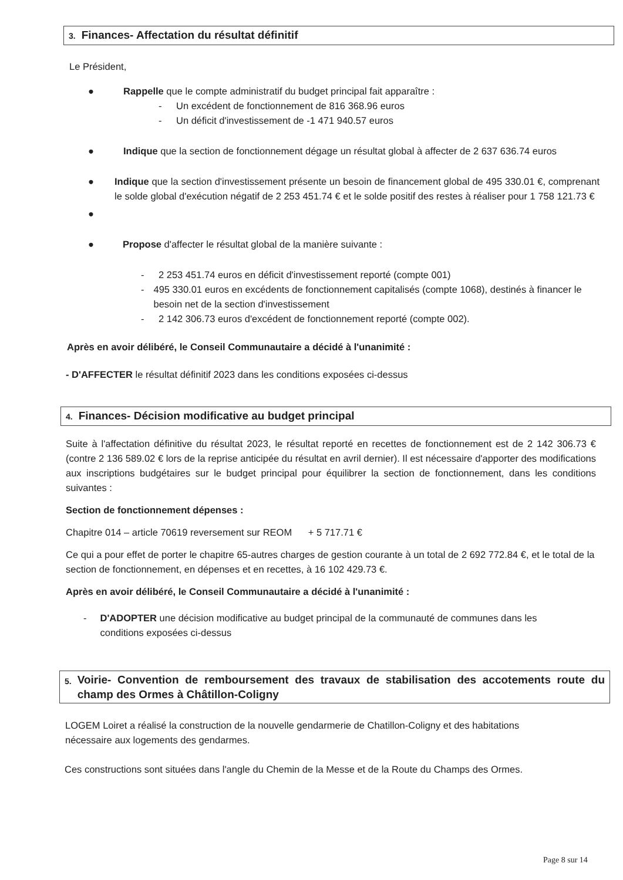3. Finances- Affectation du résultat définitif
Le Président,
● Rappelle que le compte administratif du budget principal fait apparaître :
-
Un excédent de fonctionnement de 816 368.96 euros
-
Un déficit d'investissement de -1 471 940.57 euros
● Indique que la section de fonctionnement dégage un résultat global à affecter de 2 637 636.74 euros
● Indique que la section d'investissement présente un besoin de financement global de 495 330.01 €, comprenant le solde global d'exécution négatif de 2 253 451.74 € et le solde positif des restes à réaliser pour 1 758 121.73 €
●
● Propose d'affecter le résultat global de la manière suivante :
- 2 253 451.74 euros en déficit d'investissement reporté (compte 001)
- 495 330.01 euros en excédents de fonctionnement capitalisés (compte 1068), destinés à financer le besoin net de la section d'investissement
- 2 142 306.73 euros d'excédent de fonctionnement reporté (compte 002).
Après en avoir délibéré, le Conseil Communautaire a décidé à l'unanimité :
- D'AFFECTER le résultat définitif 2023 dans les conditions exposées ci-dessus
4. Finances- Décision modificative au budget principal
Suite à l'affectation définitive du résultat 2023, le résultat reporté en recettes de fonctionnement est de 2 142 306.73 € (contre 2 136 589.02 € lors de la reprise anticipée du résultat en avril dernier). Il est nécessaire d'apporter des modifications aux inscriptions budgétaires sur le budget principal pour équilibrer la section de fonctionnement, dans les conditions suivantes :
Section de fonctionnement dépenses :
Chapitre 014 – article 70619 reversement sur REOM + 5 717.71 €
Ce qui a pour effet de porter le chapitre 65-autres charges de gestion courante à un total de 2 692 772.84 €, et le total de la section de fonctionnement, en dépenses et en recettes, à 16 102 429.73 €.
Après en avoir délibéré, le Conseil Communautaire a décidé à l'unanimité :
- D'ADOPTER une décision modificative au budget principal de la communauté de communes dans les conditions exposées ci-dessus
5.
Voirie- Convention de remboursement des travaux de stabilisation des accotements route du champ des Ormes à Châtillon-Coligny
LOGEM Loiret a réalisé la construction de la nouvelle gendarmerie de Chatillon-Coligny et des habitations nécessaire aux logements des gendarmes.
Ces constructions sont situées dans l'angle du Chemin de la Messe et de la Route du Champs des Ormes.
Page 8 sur 14